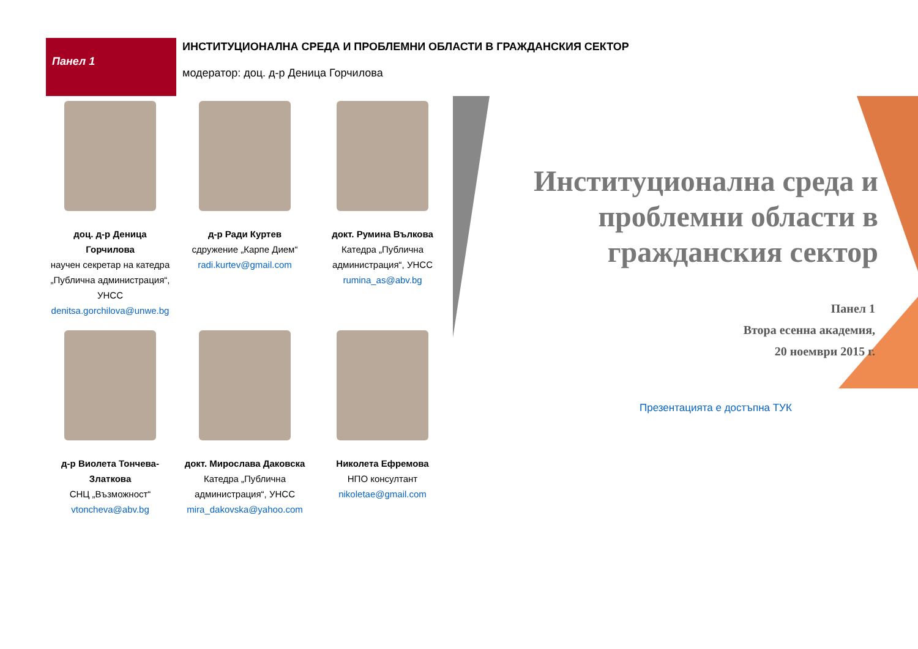Панел 1
ИНСТИТУЦИОНАЛНА СРЕДА И ПРОБЛЕМНИ ОБЛАСТИ В ГРАЖДАНСКИЯ СЕКТОР
модератор: доц. д-р Деница Горчилова
доц. д-р Деница
Горчилова
научен секретар на катедра „Публична администрация“, УНСС
denitsa.gorchilova@unwe.bg
д-р Ради Куртев
сдружение „Карпе Дием“
radi.kurtev@gmail.com
докт. Румина Вълкова
Катедра „Публична администрация“, УНСС
rumina_as@abv.bg
д-р Виолета Тончева-Златкова
СНЦ „Възможност“
vtoncheva@abv.bg
докт. Мирослава Даковска
Катедра „Публична администрация“, УНСС
mira_dakovska@yahoo.com
Николета Ефремова
НПО консултант
nikoletae@gmail.com
Институционална среда и
проблемни области в
гражданския сектор
Панел 1
Втора есенна академия,
20 ноември 2015 г.
Презентацията е достъпна ТУК